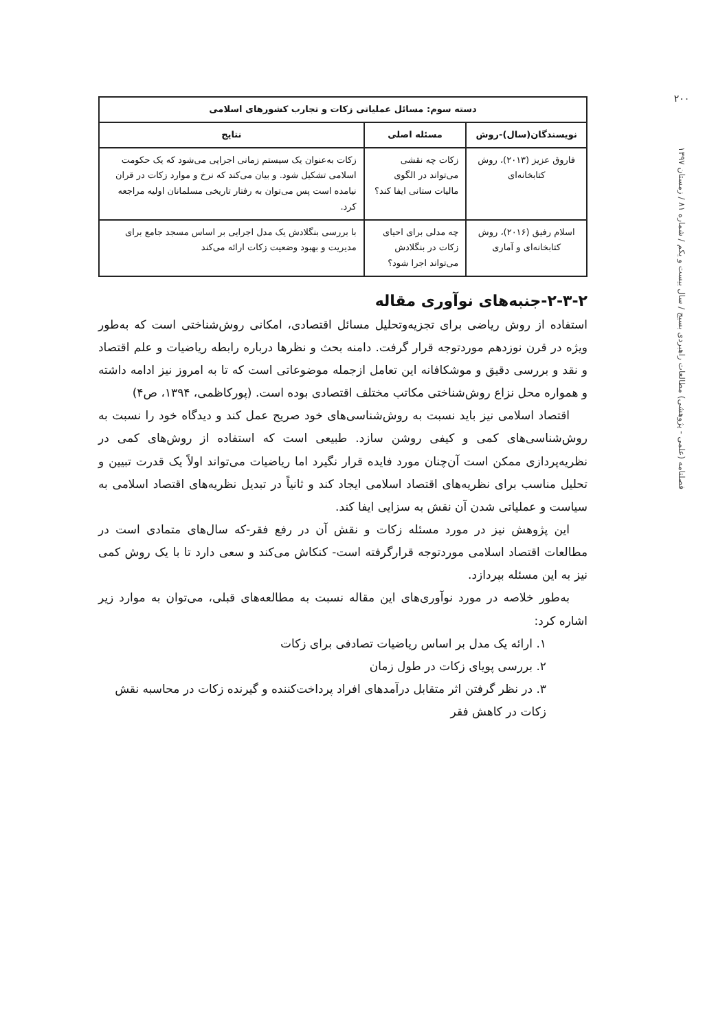۲۰۰
فصلنامه (علمی - پژوهشی) مطالعات راهبردی بسیج / سال بیست و یکم / شماره ۸۱ / زمستان ۱۳۹۷
| دسته سوم: مسائل عملیاتی زکات و تجارب کشورهای اسلامی | | |
| --- | --- | --- |
| نویسندگان(سال)-روش | مسئله اصلی | نتایج |
| فاروق عزیز (۲۰۱۳)، روش کتابخانه‌ای | زکات چه نقشی می‌تواند در الگوی مالیات ستانی ایفا کند؟ | زکات به‌عنوان یک سیستم زمانی اجرایی می‌شود که یک حکومت اسلامی تشکیل شود. و بیان می‌کند که نرخ و موارد زکات در قران نیامده است پس می‌توان به رفتار تاریخی مسلمانان اولیه مراجعه کرد. |
| اسلام رفیق (۲۰۱۶)، روش کتابخانه‌ای و آماری | چه مدلی برای احیای زکات در بنگلادش می‌تواند اجرا شود؟ | با بررسی بنگلادش یک مدل اجرایی بر اساس مسجد جامع برای مدیریت و بهبود وضعیت زکات ارائه می‌کند |
۲-۳-۲-جنبه‌های نوآوری مقاله
استفاده از روش ریاضی برای تجزیه‌وتحلیل مسائل اقتصادی، امکانی روش‌شناختی است که به‌طور ویژه در قرن نوزدهم موردتوجه قرار گرفت. دامنه بحث و نظرها درباره رابطه ریاضیات و علم اقتصاد و نقد و بررسی دقیق و موشکافانه این تعامل ازجمله موضوعاتی است که تا به امروز نیز ادامه داشته و همواره محل نزاع روش‌شناختی مکاتب مختلف اقتصادی بوده است. (پورکاظمی، ۱۳۹۴، ص۴)
اقتصاد اسلامی نیز باید نسبت به روش‌شناسی‌های خود صریح عمل کند و دیدگاه خود را نسبت به روش‌شناسی‌های کمی و کیفی روشن سازد. طبیعی است که استفاده از روش‌های کمی در نظریه‌پردازی ممکن است آن‌چنان مورد فایده قرار نگیرد اما ریاضیات می‌تواند اولاً یک قدرت تبیین و تحلیل مناسب برای نظریه‌های اقتصاد اسلامی ایجاد کند و ثانیاً در تبدیل نظریه‌های اقتصاد اسلامی به سیاست و عملیاتی شدن آن نقش به سزایی ایفا کند.
این پژوهش نیز در مورد مسئله زکات و نقش آن در رفع فقر-که سال‌های متمادی است در مطالعات اقتصاد اسلامی موردتوجه قرارگرفته است- کنکاش می‌کند و سعی دارد تا با یک روش کمی نیز به این مسئله بپردازد.
به‌طور خلاصه در مورد نوآوری‌های این مقاله نسبت به مطالعه‌های قبلی، می‌توان به موارد زیر اشاره کرد:
۱. ارائه یک مدل بر اساس ریاضیات تصادفی برای زکات
۲. بررسی پویای زکات در طول زمان
۳. در نظر گرفتن اثر متقابل درآمدهای افراد پرداخت‌کننده و گیرنده زکات در محاسبه نقش زکات در کاهش فقر